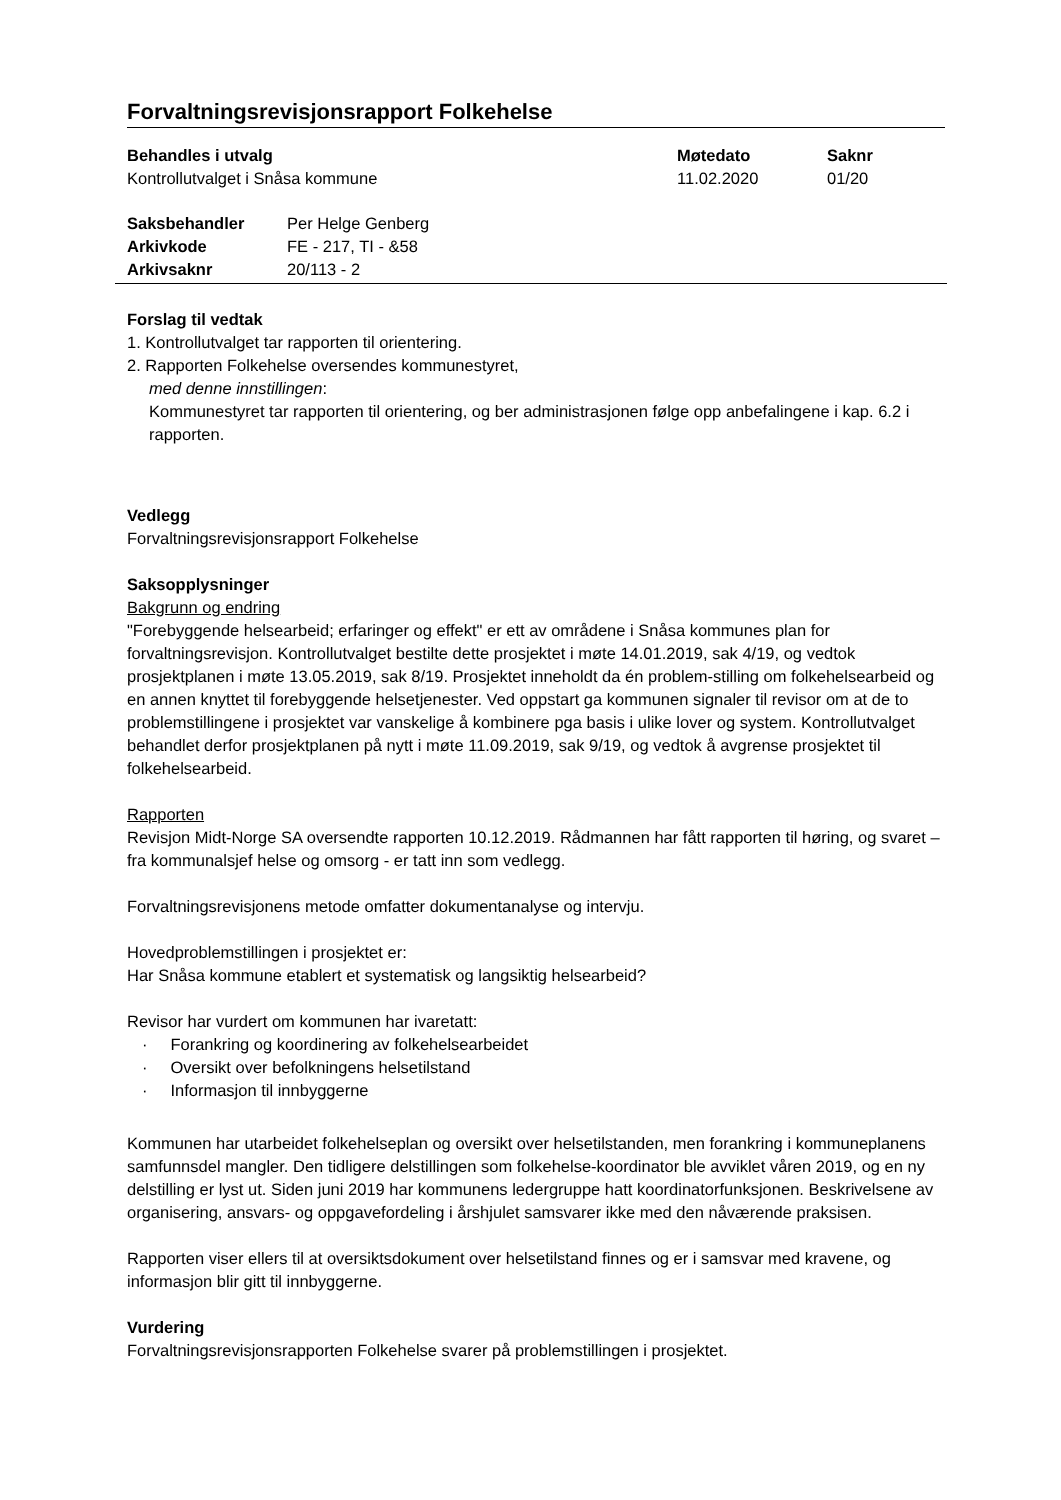Forvaltningsrevisjonsrapport Folkehelse
| Behandles i utvalg | Møtedato | Saknr |
| Kontrollutvalget i Snåsa kommune | 11.02.2020 | 01/20 |
| Saksbehandler | Per Helge Genberg |
| Arkivkode | FE - 217, TI - &58 |
| Arkivsaknr | 20/113 - 2 |
Forslag til vedtak
1. Kontrollutvalget tar rapporten til orientering.
2. Rapporten Folkehelse oversendes kommunestyret,
med denne innstillingen:
Kommunestyret tar rapporten til orientering, og ber administrasjonen følge opp anbefalingene i kap. 6.2 i rapporten.
Vedlegg
Forvaltningsrevisjonsrapport Folkehelse
Saksopplysninger
Bakgrunn og endring
"Forebyggende helsearbeid; erfaringer og effekt" er ett av områdene i Snåsa kommunes plan for forvaltningsrevisjon. Kontrollutvalget bestilte dette prosjektet i møte 14.01.2019, sak 4/19, og vedtok prosjektplanen i møte 13.05.2019, sak 8/19. Prosjektet inneholdt da én problem-stilling om folkehelsearbeid og en annen knyttet til forebyggende helsetjenester. Ved oppstart ga kommunen signaler til revisor om at de to problemstillingene i prosjektet var vanskelige å kombinere pga basis i ulike lover og system. Kontrollutvalget behandlet derfor prosjektplanen på nytt i møte 11.09.2019, sak 9/19, og vedtok å avgrense prosjektet til folkehelsearbeid.
Rapporten
Revisjon Midt-Norge SA oversendte rapporten 10.12.2019. Rådmannen har fått rapporten til høring, og svaret – fra kommunalsjef helse og omsorg - er tatt inn som vedlegg.
Forvaltningsrevisjonens metode omfatter dokumentanalyse og intervju.
Hovedproblemstillingen i prosjektet er:
Har Snåsa kommune etablert et systematisk og langsiktig helsearbeid?
Revisor har vurdert om kommunen har ivaretatt:
· Forankring og koordinering av folkehelsearbeidet
· Oversikt over befolkningens helsetilstand
· Informasjon til innbyggerne
Kommunen har utarbeidet folkehelseplan og oversikt over helsetilstanden, men forankring i kommuneplanens samfunnsdel mangler. Den tidligere delstillingen som folkehelse-koordinator ble avviklet våren 2019, og en ny delstilling er lyst ut. Siden juni 2019 har kommunens ledergruppe hatt koordinatorfunksjonen. Beskrivelsene av organisering, ansvars- og oppgavefordeling i årshjulet samsvarer ikke med den nåværende praksisen.
Rapporten viser ellers til at oversiktsdokument over helsetilstand finnes og er i samsvar med kravene, og informasjon blir gitt til innbyggerne.
Vurdering
Forvaltningsrevisjonsrapporten Folkehelse svarer på problemstillingen i prosjektet.